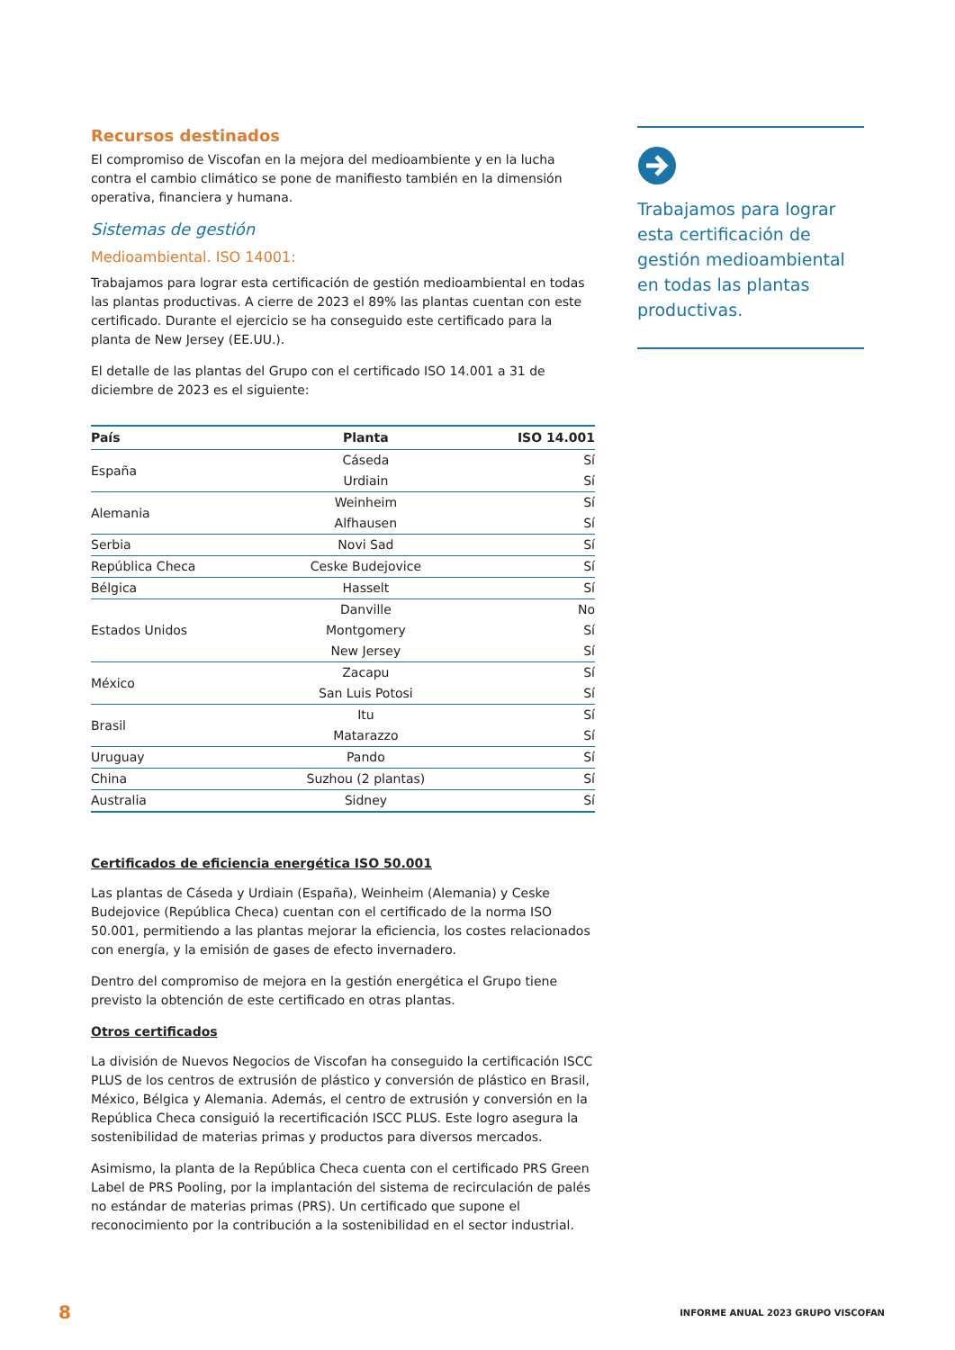Recursos destinados
El compromiso de Viscofan en la mejora del medioambiente y en la lucha contra el cambio climático se pone de manifiesto también en la dimensión operativa, financiera y humana.
Sistemas de gestión
Medioambiental. ISO 14001:
Trabajamos para lograr esta certificación de gestión medioambiental en todas las plantas productivas. A cierre de 2023 el 89% las plantas cuentan con este certificado. Durante el ejercicio se ha conseguido este certificado para la planta de New Jersey (EE.UU.).
El detalle de las plantas del Grupo con el certificado ISO 14.001 a 31 de diciembre de 2023 es el siguiente:
| País | Planta | ISO 14.001 |
| --- | --- | --- |
| España | Cáseda | Sí |
| | Urdiain | Sí |
| Alemania | Weinheim | Sí |
| | Alfhausen | Sí |
| Serbia | Novi Sad | Sí |
| República Checa | Ceske Budejovice | Sí |
| Bélgica | Hasselt | Sí |
| Estados Unidos | Danville | No |
| | Montgomery | Sí |
| | New Jersey | Sí |
| México | Zacapu | Sí |
| | San Luis Potosi | Sí |
| Brasil | Itu | Sí |
| | Matarazzo | Sí |
| Uruguay | Pando | Sí |
| China | Suzhou (2 plantas) | Sí |
| Australia | Sidney | Sí |
Certificados de eficiencia energética ISO 50.001
Las plantas de Cáseda y Urdiain (España), Weinheim (Alemania) y Ceske Budejovice (República Checa) cuentan con el certificado de la norma ISO 50.001, permitiendo a las plantas mejorar la eficiencia, los costes relacionados con energía, y la emisión de gases de efecto invernadero.
Dentro del compromiso de mejora en la gestión energética el Grupo tiene previsto la obtención de este certificado en otras plantas.
Otros certificados
La división de Nuevos Negocios de Viscofan ha conseguido la certificación ISCC PLUS de los centros de extrusión de plástico y conversión de plástico en Brasil, México, Bélgica y Alemania. Además, el centro de extrusión y conversión en la República Checa consiguió la recertificación ISCC PLUS. Este logro asegura la sostenibilidad de materias primas y productos para diversos mercados.
Asimismo, la planta de la República Checa cuenta con el certificado PRS Green Label de PRS Pooling, por la implantación del sistema de recirculación de palés no estándar de materias primas (PRS). Un certificado que supone el reconocimiento por la contribución a la sostenibilidad en el sector industrial.
Trabajamos para lograr esta certificación de gestión medioambiental en todas las plantas productivas.
8 INFORME ANUAL 2023 GRUPO VISCOFAN